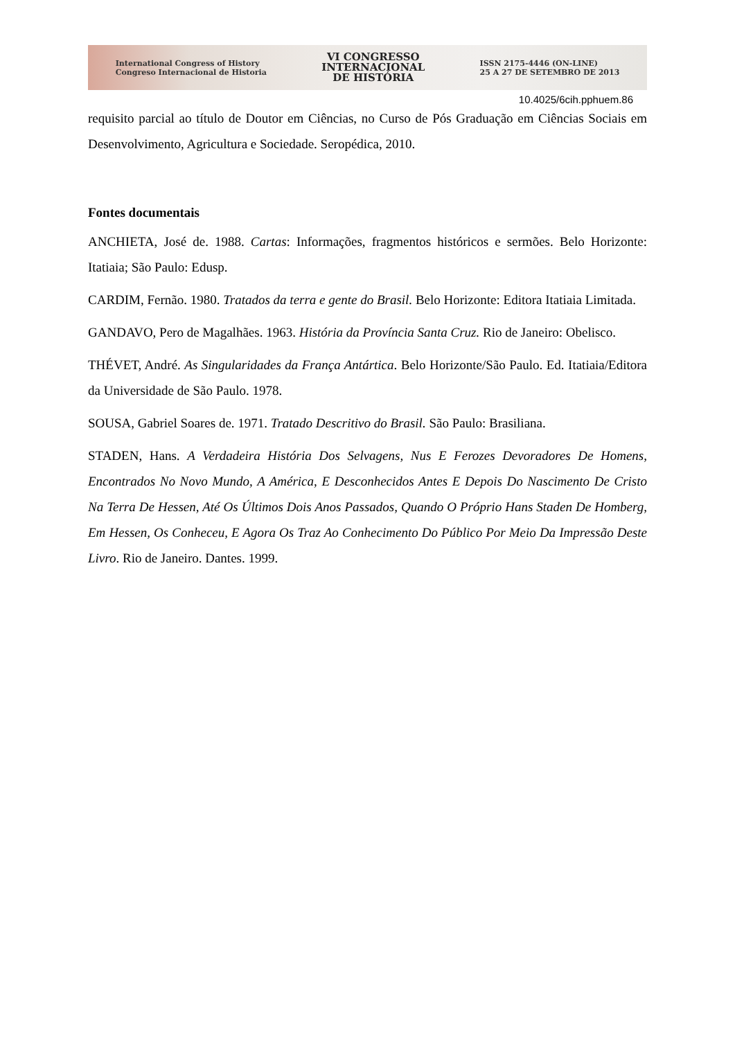International Congress of History
Congreso Internacional de Historia
VI CONGRESSO
INTERNACIONAL
DE HISTÓRIA
ISSN 2175-4446 (ON-LINE)
25 A 27 DE SETEMBRO DE 2013
10.4025/6cih.pphuem.86
requisito parcial ao título de Doutor em Ciências, no Curso de Pós Graduação em Ciências Sociais em Desenvolvimento, Agricultura e Sociedade. Seropédica, 2010.
Fontes documentais
ANCHIETA, José de. 1988. Cartas: Informações, fragmentos históricos e sermões. Belo Horizonte: Itatiaia; São Paulo: Edusp.
CARDIM, Fernão. 1980. Tratados da terra e gente do Brasil. Belo Horizonte: Editora Itatiaia Limitada.
GANDAVO, Pero de Magalhães. 1963. História da Província Santa Cruz. Rio de Janeiro: Obelisco.
THÉVET, André. As Singularidades da França Antártica. Belo Horizonte/São Paulo. Ed. Itatiaia/Editora da Universidade de São Paulo. 1978.
SOUSA, Gabriel Soares de. 1971. Tratado Descritivo do Brasil. São Paulo: Brasiliana.
STADEN, Hans. A Verdadeira História Dos Selvagens, Nus E Ferozes Devoradores De Homens, Encontrados No Novo Mundo, A América, E Desconhecidos Antes E Depois Do Nascimento De Cristo Na Terra De Hessen, Até Os Últimos Dois Anos Passados, Quando O Próprio Hans Staden De Homberg, Em Hessen, Os Conheceu, E Agora Os Traz Ao Conhecimento Do Público Por Meio Da Impressão Deste Livro. Rio de Janeiro. Dantes. 1999.